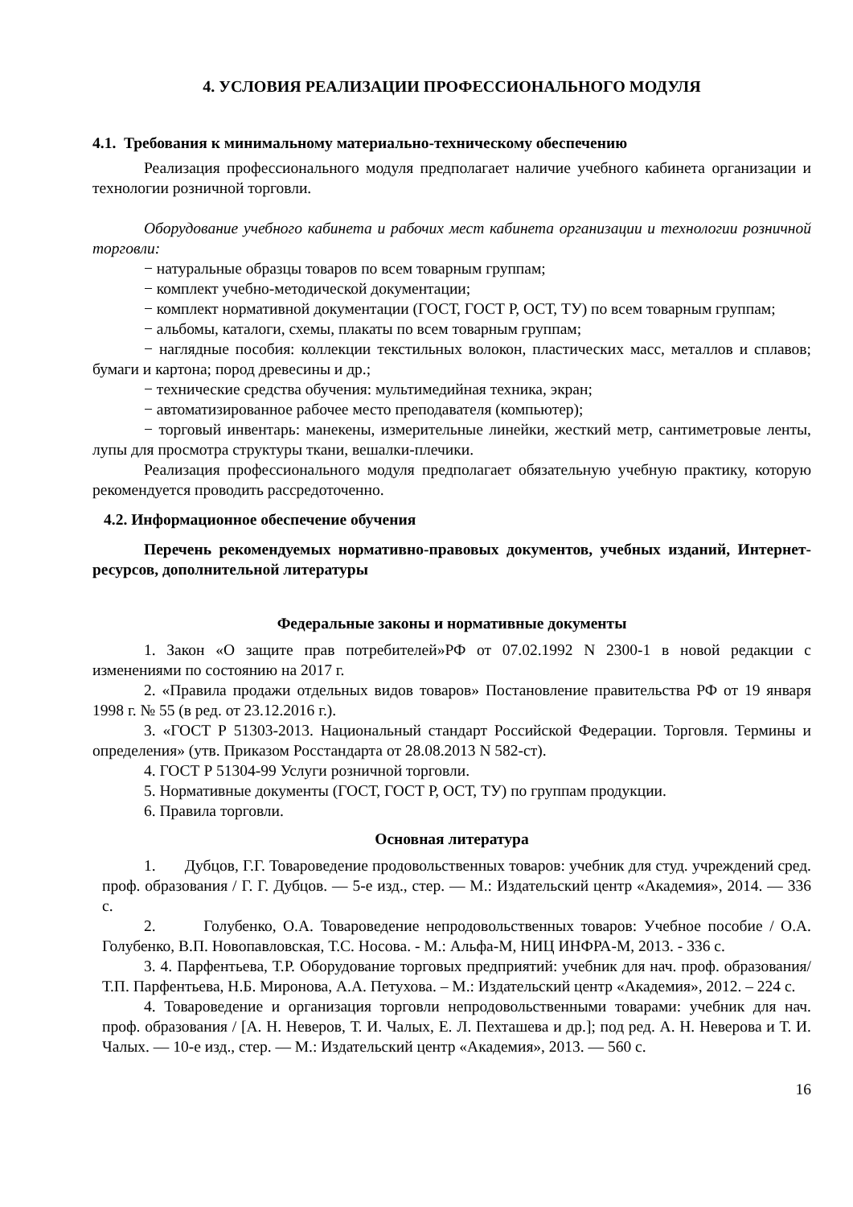4. УСЛОВИЯ РЕАЛИЗАЦИИ ПРОФЕССИОНАЛЬНОГО МОДУЛЯ
4.1. Требования к минимальному материально-техническому обеспечению
Реализация профессионального модуля предполагает наличие учебного кабинета организации и технологии розничной торговли.
Оборудование учебного кабинета и рабочих мест кабинета организации и технологии розничной торговли:
− натуральные образцы товаров по всем товарным группам;
− комплект учебно-методической документации;
− комплект нормативной документации (ГОСТ, ГОСТ Р, ОСТ, ТУ) по всем товарным группам;
− альбомы, каталоги, схемы, плакаты по всем товарным группам;
− наглядные пособия: коллекции текстильных волокон, пластических масс, металлов и сплавов; бумаги и картона; пород древесины и др.;
− технические средства обучения: мультимедийная техника, экран;
− автоматизированное рабочее место преподавателя (компьютер);
− торговый инвентарь: манекены, измерительные линейки, жесткий метр, сантиметровые ленты, лупы для просмотра структуры ткани, вешалки-плечики.
Реализация профессионального модуля предполагает обязательную учебную практику, которую рекомендуется проводить рассредоточенно.
4.2. Информационное обеспечение обучения
Перечень рекомендуемых нормативно-правовых документов, учебных изданий, Интернет-ресурсов, дополнительной литературы
Федеральные законы и нормативные документы
1. Закон «О защите прав потребителей»РФ от 07.02.1992 N 2300-1 в новой редакции с изменениями по состоянию на 2017 г.
2. «Правила продажи отдельных видов товаров» Постановление правительства РФ от 19 января 1998 г. № 55 (в ред. от 23.12.2016 г.).
3. «ГОСТ Р 51303-2013. Национальный стандарт Российской Федерации. Торговля. Термины и определения» (утв. Приказом Росстандарта от 28.08.2013 N 582-ст).
4. ГОСТ Р 51304-99 Услуги розничной торговли.
5. Нормативные документы (ГОСТ, ГОСТ Р, ОСТ, ТУ) по группам продукции.
6. Правила торговли.
Основная литература
1. Дубцов, Г.Г. Товароведение продовольственных товаров: учебник для студ. учреждений сред. проф. образования / Г. Г. Дубцов. — 5-е изд., стер. — М.: Издательский центр «Академия», 2014. — 336 с.
2. Голубенко, О.А. Товароведение непродовольственных товаров: Учебное пособие / О.А. Голубенко, В.П. Новопавловская, Т.С. Носова. - М.: Альфа-М, НИЦ ИНФРА-М, 2013. - 336 с.
3. 4. Парфентьева, Т.Р. Оборудование торговых предприятий: учебник для нач. проф. образования/Т.П. Парфентьева, Н.Б. Миронова, А.А. Петухова. – М.: Издательский центр «Академия», 2012. – 224 с.
4. Товароведение и организация торговли непродовольственными товарами: учебник для нач. проф. образования / [А. Н. Неверов, Т. И. Чалых, Е. Л. Пехташева и др.]; под ред. А. Н. Неверова и Т. И. Чалых. — 10-е изд., стер. — М.: Издательский центр «Академия», 2013. — 560 с.
16